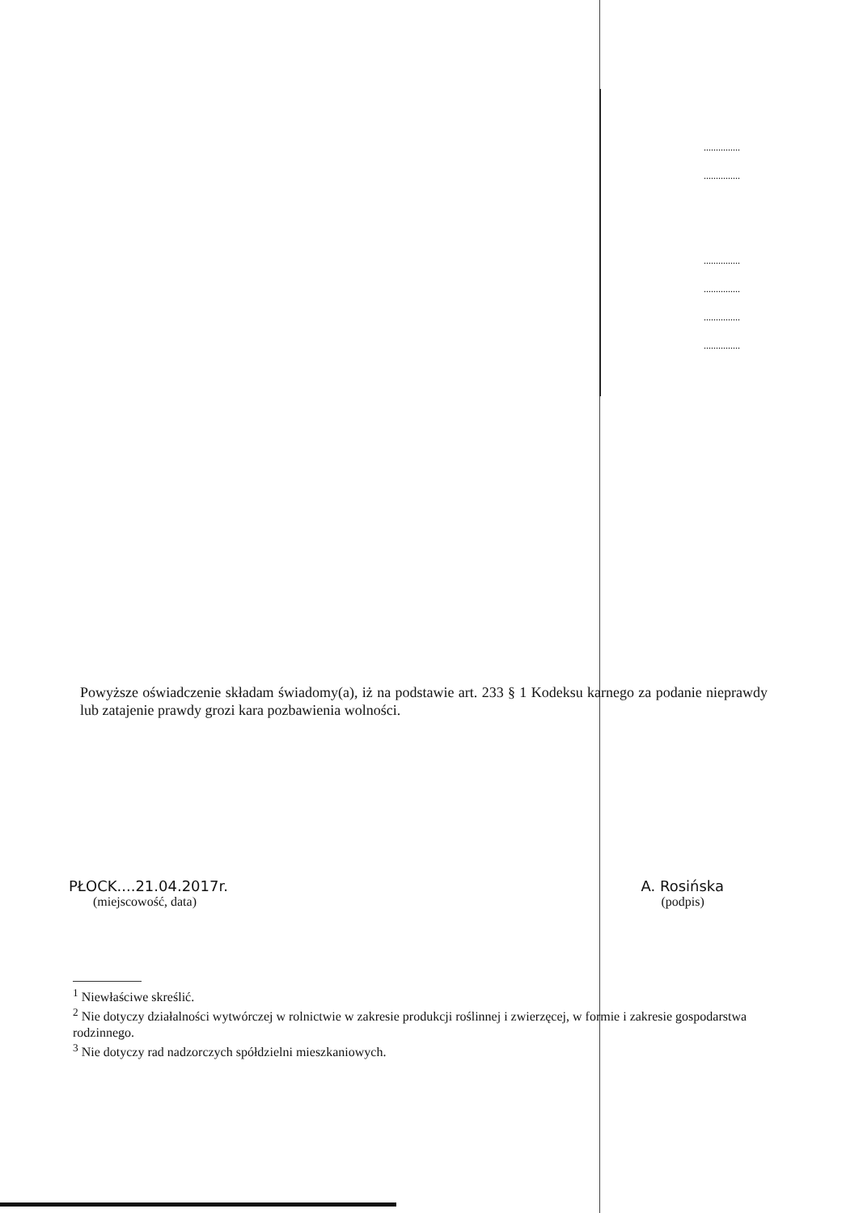...............
...............
...............
...............
...............
...............
Powyższe oświadczenie składam świadomy(a), iż na podstawie art. 233 § 1 Kodeksu karnego za podanie nieprawdy lub zatajenie prawdy grozi kara pozbawienia wolności.
PŁOCK....21.04.2017r.
(miejscowość, data)
A. Rosińska
(podpis)
<sup>1</sup> Niewłaściwe skreślić.
<sup>2</sup> Nie dotyczy działalności wytwórczej w rolnictwie w zakresie produkcji roślinnej i zwierzęcej, w formie i zakresie gospodarstwa rodzinnego.
<sup>3</sup> Nie dotyczy rad nadzorczych spółdzielni mieszkaniowych.